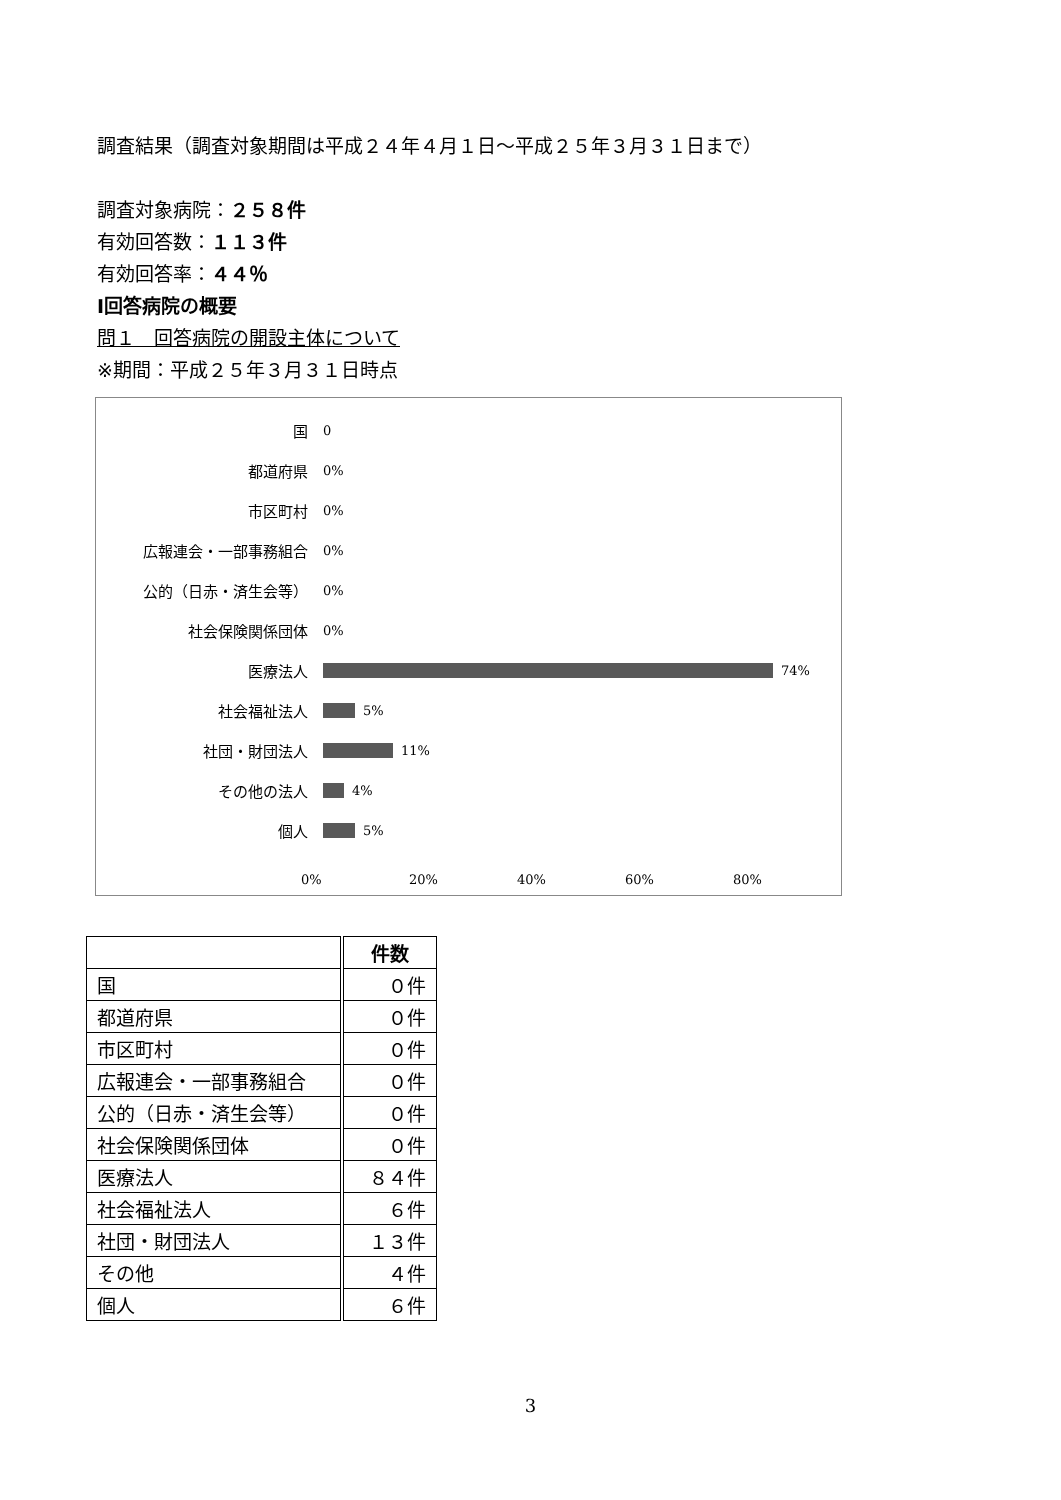調査結果（調査対象期間は平成２４年４月１日～平成２５年３月３１日まで）
調査対象病院：２５８件
有効回答数：１１３件
有効回答率：４４％
Ⅰ回答病院の概要
問１　回答病院の開設主体について
※期間：平成２５年３月３１日時点
国
0
都道府県
0%
市区町村
0%
広報連会・一部事務組合
0%
公的（日赤・済生会等）
0%
社会保険関係団体
0%
医療法人
74%
社会福祉法人
5%
社団・財団法人
11%
その他の法人
4%
個人
5%
0% 20% 40% 60% 80%
| | 件数 |
| --- | --- |
| 国 | ０件 |
| 都道府県 | ０件 |
| 市区町村 | ０件 |
| 広報連会・一部事務組合 | ０件 |
| 公的（日赤・済生会等） | ０件 |
| 社会保険関係団体 | ０件 |
| 医療法人 | ８４件 |
| 社会福祉法人 | ６件 |
| 社団・財団法人 | １３件 |
| その他 | ４件 |
| 個人 | ６件 |
3